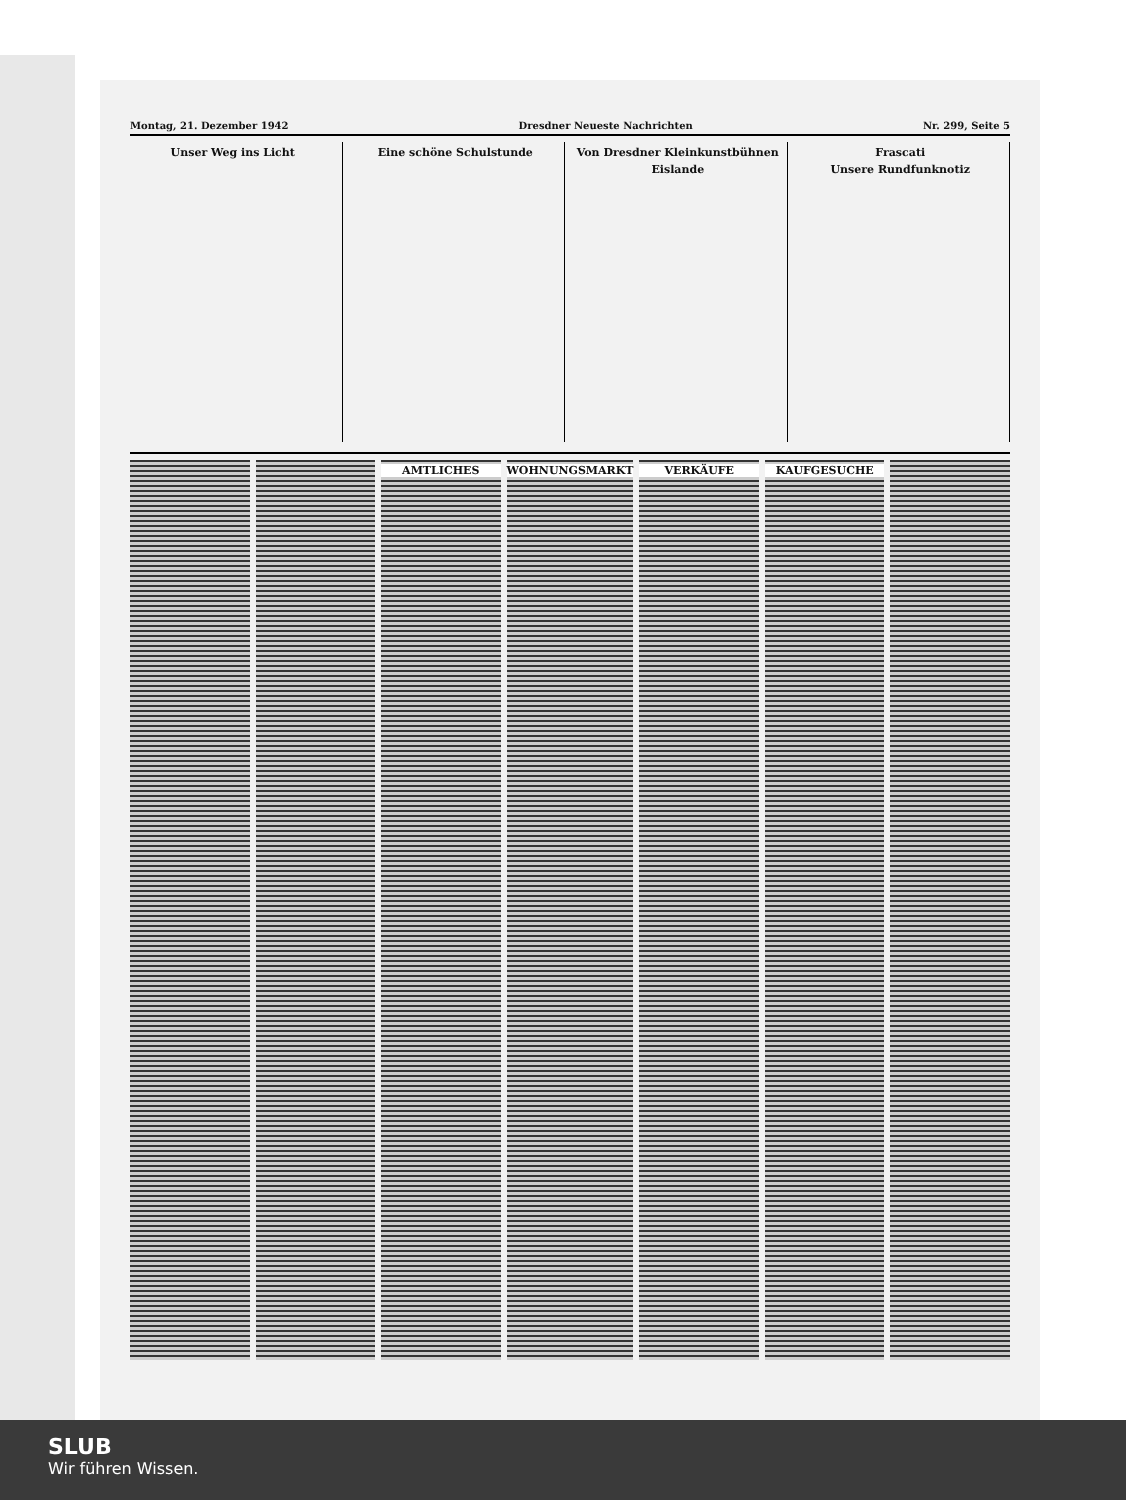Montag, 21. Dezember 1942 Dresdner Neueste Nachrichten Nr. 299, Seite 5
Unser Weg ins Licht Eine schöne Schulstunde Von Dresdner Kleinkunstbühnen
Eislande
Frascati
Unsere Rundfunknotiz
AMTLICHES WOHNUNGSMARKT VERKÄUFE KAUFGESUCHE
SLUB
Wir führen Wissen.